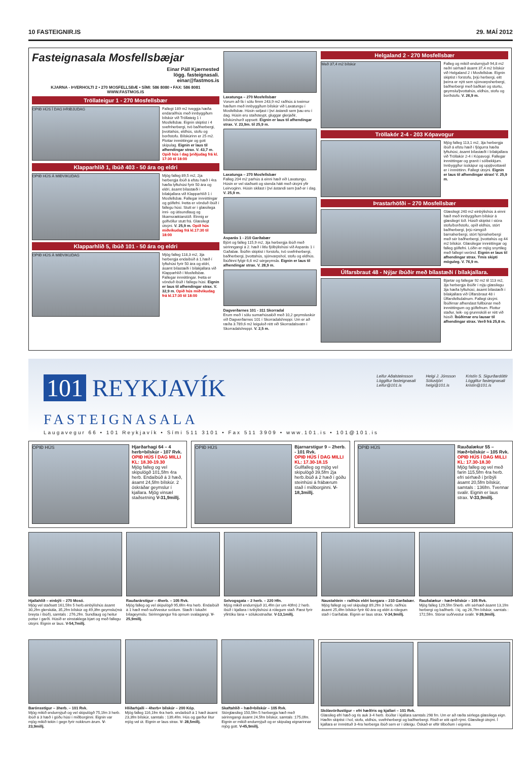10 FASTEIGNIR.IS 29. MAÍ 2012
Fasteignasala Mosfellsbæjar
Einar Páll Kjærnested
lögg. fasteignasali.
einar@fastmos.is
KJARNA - ÞVERHOLTI 2 • 270 MOSFELLSBÆ • SÍMI: 586 8080 • FAX: 586 8081 WWW.FASTMOS.IS
Tröllateigur 1 - 270 Mosfellsbær
OPIÐ HÚS Í DAG ÞRIÐJUDAG
Fallegt 189 m2 tveggja hæða endaraðhús með innbyggðum bílskúr við Tröllateig 1 í Mosfellsbæ. Eignin skiptist í 4 svefnherbergi, tvö baðherbergi, þvottahús, eldhús, stofu og borðstofu. Bílskúrinn er 25 m2. Flottar innréttingar og gott skipulag. Eignin er laus til afhendingar strax. V. 43,7 m. Opið hús í dag þriðjudag frá kl. 17:30 til 18:00
Klapparhlíð 1, íbúð 403 - 50 ára og eldri
OPIÐ HÚS Á MIÐVIKUDAG
Mjög falleg 89,5 m2, 2ja herbergja íbúð á efstu hæð í 4ra hæða lyftuhúsi fyrir 50 ára og eldri, ásamt bílastæði í bílakjallara við Klapparhlíð 1 í Mosfellsbæ. Fallegar innréttingar og gólfefni. Þetta er vönduð íbúð í fallegu húsi. Stutt er í glæsilega inni- og útisundlaug og líkamsræktarstöð. Einnig er golfvöllur stutt frá. Glæsilegt útsýni. V. 25,9 m. Opið hús miðvikudag frá kl.17:30 til 18:00
Klapparhlíð 5, íbúð 101 - 50 ára og eldri
OPIÐ HÚS Á MIÐVIKUDAG
Mjög falleg 118,3 m2, 3ja herbergja endaíbúð á 1.hæð í lyftuhúsi fyrir 50 ára og eldri, ásamt bílastæði í bílakjallara við Klapparhlíð í Mosfellsbæ. Fallegar innréttingar. Þetta er vönduð íbúð í fallegu húsi. Eignin er laus til afhendingar strax. V. 32,9 m. Opið hús miðvikudag frá kl.17:30 til 18:00
Laxatunga – 270 Mosfellsbær
Vorum að fá í sölu fimm 243,9 m2 raðhús á tveimur hæðum með innbyggðum bílskúr við Laxatungu í Mosfellsbæ. Húsin seljast í því ástandi sem þau eru í dag. Húsin eru staðsteypt, gluggar glerjaðir, bílskúrshurð uppsett. Eignin er laus til afhendingar strax. V. 23,9m. til 25,9 m.
Laxatunga – 270 Mosfellsbær
Falleg 204 m2 parhús á einni hæð við Laxatungu. Húsin er vel staðsett og stenda hátt með útsýni yfir Leirvoginn. Húsin skilast í því ástandi sem það er í dag. V. 25,9 m.
Asparás 1 - 210 Garðabær
Björt og falleg 115,9 m2, 3ja herbergja íbúð með sérinngangi á 2. hæð í litlu fjölbýlishúsi við Asparás 1 í Gaðabæ. Íbúðin skiptist í forstofu, tvö svefnherbergi, baðherbergi, þvottahús, sjónvarpshol, stofu og eldhús. Íbúðinni fylgir 6,6 m2 sérgeymsla. Eignin er laus til afhendingar strax. V. 28,9 m.
Dagverðarnes 101 - 311 Skorradal
Erum með í sölu sumarhúsalóð með 10,2 geymsluskúr við Dagverðarnes 101 í Skorradalshreppi. Um er að ræða 3.789,6 m2 leiguloð rétt við Skorradalsvatn í Skorradalshreppi. V. 2,5 m.
Helgaland 2 - 270 Mosfellsbær
Með 37,4 m2 bílskúr
Falleg og mikið endurnýjuð 94,8 m2 neðri sérhæð ásamt 37,4 m2 bílskúr við Helgaland 2 í Mosfellsbæ. Eignin skiptist í forstofu, þrjú herbergi, eitt þeirra er nýtt sem sjónvarpsherbergi, baðherbergi með baðkari og sturtu, geymslu/þvottahús, eldhús, stofu og borðstofu. V. 26,9 m.
Tröllakór 2-4 - 203 Kópavogur
Mjög falleg 113,1 m2, 3ja herbergja íbúð á efstu hæð í fjögurra hæða lyftuhúsi, ásamt bílastæði í bílakjallara við Tröllakór 2-4 í Kópavogi. Fallegar innréttingar og granít í sólbekkjum. Innbyggður ísskápur og uppþvottavél er í innréttinn. Fallegt útsýni. Eignin er laus til afhendingar strax! V. 25,9 m.
Þrastarhöfði – 270 Mosfellsbær
Glæsilegt 240 m2 einbýlishús á einni hæð með innbyggðum bílskúr á glæsilegri lóð. Húsið skiptist í stóra stofu/borðstofu, opið eldhús, stórt baðherbergi, þrjú rúmgóð barnaherbergi, stórt hjónaherbergi með sér baðherbergi, þvottahús og 44 m2 bílskúr. Glæsilegar innréttingar og falleg gólfefni. Lóðin er mjög snyrtileg með fallegri verönd. Eignin er laus til afhendingar strax. Ýmis skipti möguleg. V. 76,9 m.
Úlfarsbraut 48 - Nýjar íbúðir með bílastæði í bílakjallara.
Bjartar og fallegar 92 m2 til 113 m2, 3ja herbergja íbúðir í nýju glæsilegu 3ja hæða lyftuhúsi, ásamt bílastæði í bílakjallara við Úlfarsbraut 48 í Úlfarsfellsdalnum. Fallegt útsýni. Íbúðirnar afhendast fullbúnar með innréttingum og gólfefnum. Flottur staður, leik- og grunnskóli er rétt við húsið. Íbúðirnar eru lausar til afhendingar strax. Verð frá 25,8 m.
101 REYKJAVÍK
FASTEIGNASALA
Laugavegur 66 • 101 Reykjavík • Sími 511 3101 • Fax 511 3909 • www.101.is • 101@101.is
Leifur Aðalsteinsson
Löggiltur fasteignasali
Leifur@101.is
Helgi J. Jónsson
Sölustjóri
helgi@101.is
Kristín S. Sigurðardóttir
Löggiltur fasteignasali
kristin@101.is
OPIÐ HÚS
Hjarðarhagi 64 – 4 herb+bílskúr - 107 Rvk.
OPIÐ HÚS Í DAG MILLI KL: 18.30-19.30
Mjög falleg og vel skipulögð 101,5fm 4ra herb. Endaíbúð á 3 hæð, ásamt 24,5fm bílskúr. 2 óskráðar geymslur í kjallara. Mjög vinsæl staðsetning V-31,9millj.
OPIÐ HÚS
Bjarnarstígur 9 – 2herb. - 101 Rvk.
OPIÐ HÚS Í DAG MILLI KL: 17.30-18.15
Gullfalleg og mjög vel skipulögð 39,5fm 2ja herb.íbúð á 2 hæð í góðu steinhúsi á frábærum stað í miðborginni. V-18,3millj.
OPIÐ HÚS
Rauðalækur 55 – Hæð+bílskúr – 105 Rvk.
OPIÐ HÚS Í DAG MILLI KL: 17.30-18.30
Mjög falleg og vel með farin 115,5fm 4ra herb. efri sérhæð í þríbýli ásamt 20,5fm bílskúr, samtals : 136fm. Tvennar svalir. Eignin er laus strax. V-33,9millj.
Hjallahlíð – einbýli – 270 Mosó.
Mjög vel staðsett 161,5fm 5 herb.einbýlishús ásamt 30,2fm glerskála, 35,2fm bílskúr og 49,3fm geymslu(má breyta í íbúð), samtals : 276,2fm. Sundlaug og heitur pottur í garði. Húsið er einstaklega bjart og með fallegu útsýni. Eignin er laus. V-54,7millj.
Rauðarárstígur – 4herb. – 105 Rvk.
Mjög falleg og vel skipulögð 95,6fm 4ra herb. Endaíbúð á 1 hæð með suð/vestur svölum. Stæði í lokaðri bílageymslu. Sérinngangur frá opnum svalagangi. V-25,9millj.
Selvogsgata – 2 herb. – 220 Hfn.
Mjög mikið endurnýjuð 31,4fm (er um 40fm) 2 herb. íbúð í kjallara í tvíbýlishúsi á rólegum stað. Fæst fyrir yfirtöku lána + sölukostnaðar. V-13,1millj.
Naustahlein – raðhús eldri borgara – 210 Garðabær.
Mjög fallegt og vel skipulagt 89,2fm 3 herb. raðhús ásamt 25,4fm bílskúr fyrir 60 ára og eldri á rólegum stað í Garðabæ. Eignin er laus strax. V-34,9millj.
Rauðalækur - hæð+bílskúr – 105 Rvk.
Mjög falleg 129,5fm 5herb. efri sérhæð ásamt 13,1fm herbergi og baðherb. í kj. og 26,7fm bílskúr, samtals : 172,5fm. Stórar suð/vestur svalir. V-39,9millj.
Barónsstígur – 3herb. – 101 Rvk.
Mjög mikið endurnýjuð og vel skipulögð 75,1fm 3 herb. íbúð á 3 hæð í góðu húsi í miðborginni. Eignin var mjög mikið tekin í gegn fyrir nokkrum árum. V-23,9millj.
Hlíðarhjalli – 4herb+ bílskúr – 200 Kóp.
Mjög falleg 116,1fm 4ra herb. endaíbúð á 1 hæð ásamt 23,3fm bílskúr, samtals : 139,4fm. Hús og garður lítur mjög vel út. Eignin er laus strax. V- 28,5millj.
Skaftahlíð – hæð+bílskúr – 105 Rvk.
Stórglæsileg 150,5fm 5 herbergja hæð með sérinngangi ásamt 24,5fm bílskúr, samtals :175,0fm. Eignin er mikið endurnýjuð og er skipulag eignarinnar mjög gott. V-45,9millj.
Skólavörðustígur – efri hæð/ris og kjallari – 101 Rvk.
Glæsileg efri hæð og ris auk 3-4 herb. íbúðar í kjallara samtals 298 fm. Um er að ræða sérlega glæsilega eign. Hæðin skiptist í hol, stofu, eldhús, svefnherbergi og baðherbergi. Risið er eitt opið rými. Glæsilegt útsýni. Í kjallara er innréttuð 3-4ra herberga íbúð sem er í útleigu. Óskað er eftir tilboðum í eignina.